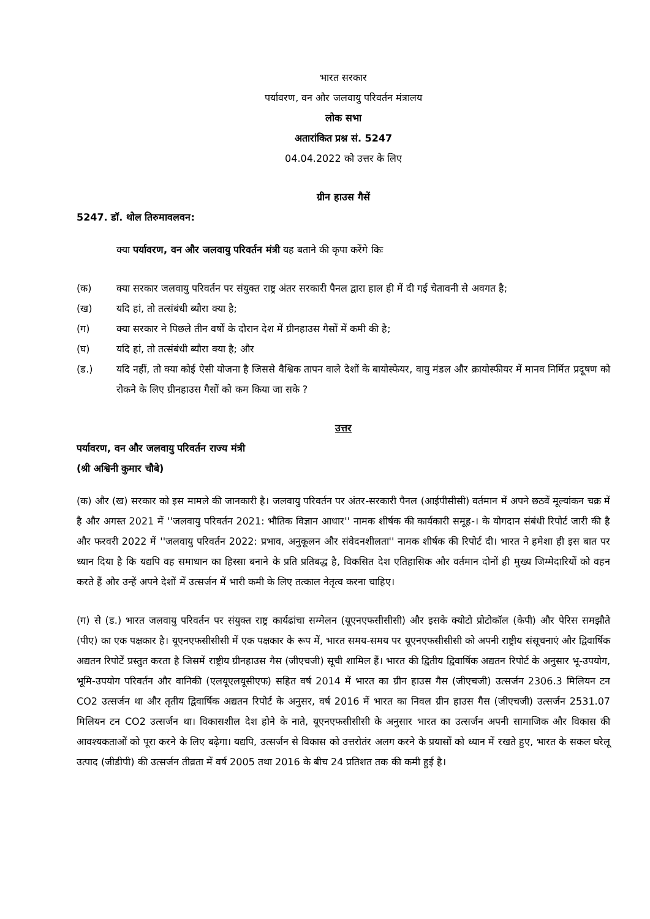भारत सरकार
पर्यावरण, वन और जलवायु परिवर्तन मंत्रालय
लोक सभा
अतारांकित प्रश्न सं. 5247
04.04.2022 को उत्तर के लिए
ग्रीन हाउस गैसें
5247. डॉ. थोल तिरुमावलवन:
क्या पर्यावरण, वन और जलवायु परिवर्तन मंत्री यह बताने की कृपा करेंगे किः
(क) क्या सरकार जलवायु परिवर्तन पर संयुक्त राष्ट्र अंतर सरकारी पैनल द्वारा हाल ही में दी गई चेतावनी से अवगत है;
(ख) यदि हां, तो तत्संबंधी ब्यौरा क्या है;
(ग) क्या सरकार ने पिछले तीन वर्षों के दौरान देश में ग्रीनहाउस गैसों में कमी की है;
(घ) यदि हां, तो तत्संबंधी ब्यौरा क्या है; और
(ड.) यदि नहीं, तो क्या कोई ऐसी योजना है जिससे वैश्विक तापन वाले देशों के बायोस्फेयर, वायु मंडल और क्रायोस्फीयर में मानव निर्मित प्रदूषण को रोकने के लिए ग्रीनहाउस गैसों को कम किया जा सके ?
उत्तर
पर्यावरण, वन और जलवायु परिवर्तन राज्य मंत्री
(श्री अश्विनी कुमार चौबे)
(क) और (ख) सरकार को इस मामले की जानकारी है। जलवायु परिवर्तन पर अंतर-सरकारी पैनल (आईपीसीसी) वर्तमान में अपने छठवें मूल्यांकन चक्र में है और अगस्त 2021 में ''जलवायु परिवर्तन 2021: भौतिक विज्ञान आधार'' नामक शीर्षक की कार्यकारी समूह-। के योगदान संबंधी रिपोर्ट जारी की है और फरवरी 2022 में ''जलवायु परिवर्तन 2022: प्रभाव, अनुकूलन और संवेदनशीलता'' नामक शीर्षक की रिपोर्ट दी। भारत ने हमेशा ही इस बात पर ध्यान दिया है कि यद्यपि वह समाधान का हिस्सा बनाने के प्रति प्रतिबद्ध है, विकसित देश एतिहासिक और वर्तमान दोनों ही मुख्य जिम्मेदारियों को वहन करते हैं और उन्हें अपने देशों में उत्सर्जन में भारी कमी के लिए तत्काल नेतृत्व करना चाहिए।
(ग) से (ड.) भारत जलवायु परिवर्तन पर संयुक्त राष्ट्र कार्यढांचा सम्मेलन (यूएनएफसीसीसी) और इसके क्योटो प्रोटोकॉल (केपी) और पेरिस समझौते (पीए) का एक पक्षकार है। यूएनएफसीसीसी में एक पक्षकार के रूप में, भारत समय-समय पर यूएनएफसीसीसी को अपनी राष्ट्रीय संसूचनाएं और द्विवार्षिक अद्यतन रिपोर्टें प्रस्तुत करता है जिसमें राष्ट्रीय ग्रीनहाउस गैस (जीएचजी) सूची शामिल हैं। भारत की द्वितीय द्विवार्षिक अद्यतन रिपोर्ट के अनुसार भू-उपयोग, भूमि-उपयोग परिवर्तन और वानिकी (एलयूएलयूसीएफ) सहित वर्ष 2014 में भारत का ग्रीन हाउस गैस (जीएचजी) उत्सर्जन 2306.3 मिलियन टन CO2 उत्सर्जन था और तृतीय द्विवार्षिक अद्यतन रिपोर्ट के अनुसर, वर्ष 2016 में भारत का निवल ग्रीन हाउस गैस (जीएचजी) उत्सर्जन 2531.07 मिलियन टन CO2 उत्सर्जन था। विकासशील देश होने के नाते, यूएनएफसीसीसी के अनुसार भारत का उत्सर्जन अपनी सामाजिक और विकास की आवश्यकताओं को पूरा करने के लिए बढ़ेगा। यद्यपि, उत्सर्जन से विकास को उत्तरोतंर अलग करने के प्रयासों को ध्यान में रखते हुए, भारत के सकल घरेलू उत्पाद (जीडीपी) की उत्सर्जन तीव्रता में वर्ष 2005 तथा 2016 के बीच 24 प्रतिशत तक की कमी हुई है।